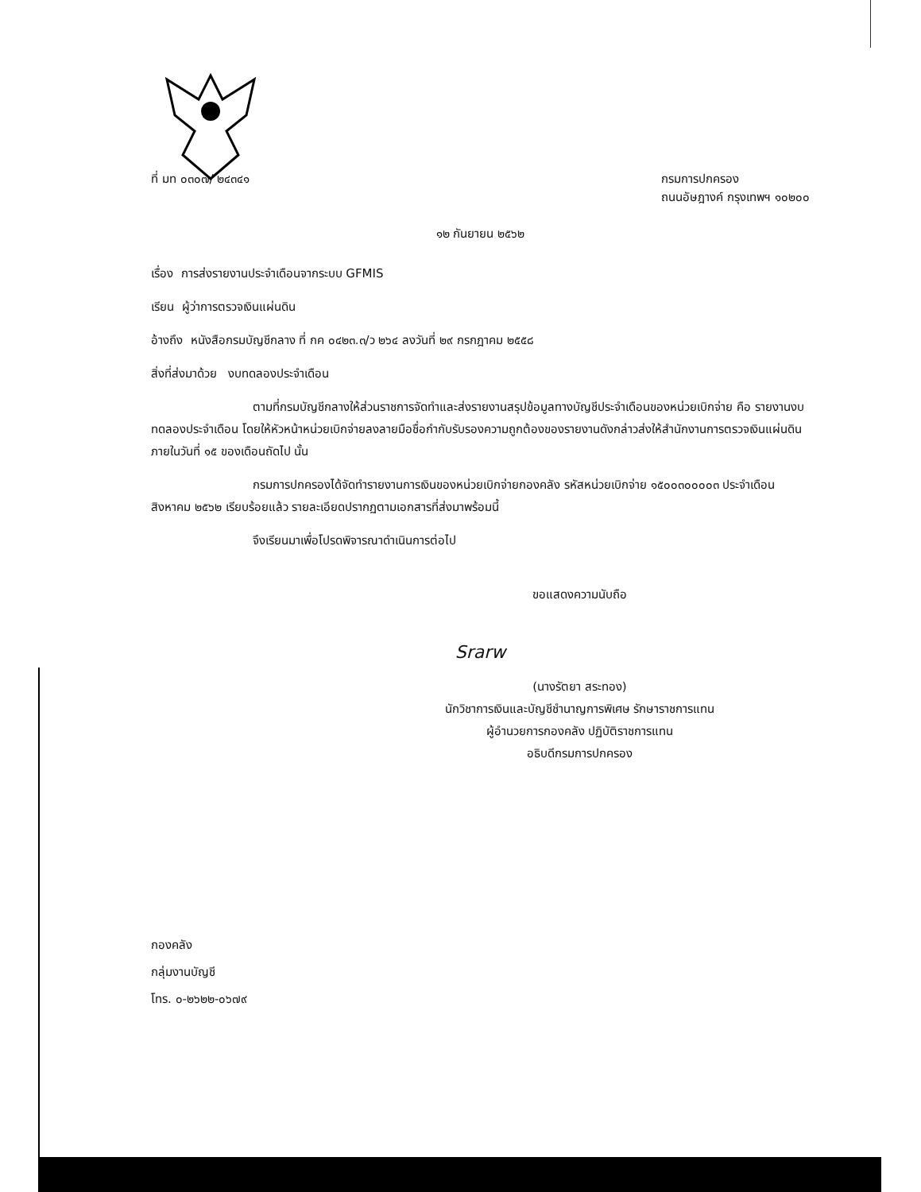ที่ มท ๐๓๐๗/ ๒๔๓๔๑ กรมการปกครอง
ถนนอัษฎางค์ กรุงเทพฯ ๑๐๒๐๐
๑๒ กันยายน ๒๕๖๒
เรื่อง การส่งรายงานประจำเดือนจากระบบ GFMIS
เรียน ผู้ว่าการตรวจเงินแผ่นดิน
อ้างถึง หนังสือกรมบัญชีกลาง ที่ กค ๐๔๒๓.๓/ว ๒๖๔ ลงวันที่ ๒๙ กรกฎาคม ๒๕๕๘
สิ่งที่ส่งมาด้วย งบทดลองประจำเดือน
ตามที่กรมบัญชีกลางให้ส่วนราชการจัดทำและส่งรายงานสรุปข้อมูลทางบัญชีประจำเดือนของหน่วยเบิกจ่าย คือ รายงานงบทดลองประจำเดือน โดยให้หัวหน้าหน่วยเบิกจ่ายลงลายมือชื่อกำกับรับรองความถูกต้องของรายงานดังกล่าวส่งให้สำนักงานการตรวจเงินแผ่นดิน ภายในวันที่ ๑๕ ของเดือนถัดไป นั้น
กรมการปกครองได้จัดทำรายงานการเงินของหน่วยเบิกจ่ายกองคลัง รหัสหน่วยเบิกจ่าย ๑๕๐๐๓๐๐๐๐๓ ประจำเดือนสิงหาคม ๒๕๖๒ เรียบร้อยแล้ว รายละเอียดปรากฏตามเอกสารที่ส่งมาพร้อมนี้
จึงเรียนมาเพื่อโปรดพิจารณาดำเนินการต่อไป
ขอแสดงความนับถือ
Srarw
(นางรัตยา สระทอง)
นักวิชาการเงินและบัญชีชำนาญการพิเศษ รักษาราชการแทน
ผู้อำนวยการกองคลัง ปฏิบัติราชการแทน
อธิบดีกรมการปกครอง
กองคลัง
กลุ่มงานบัญชี
โทร. ๐-๒๖๒๒-๐๖๗๙